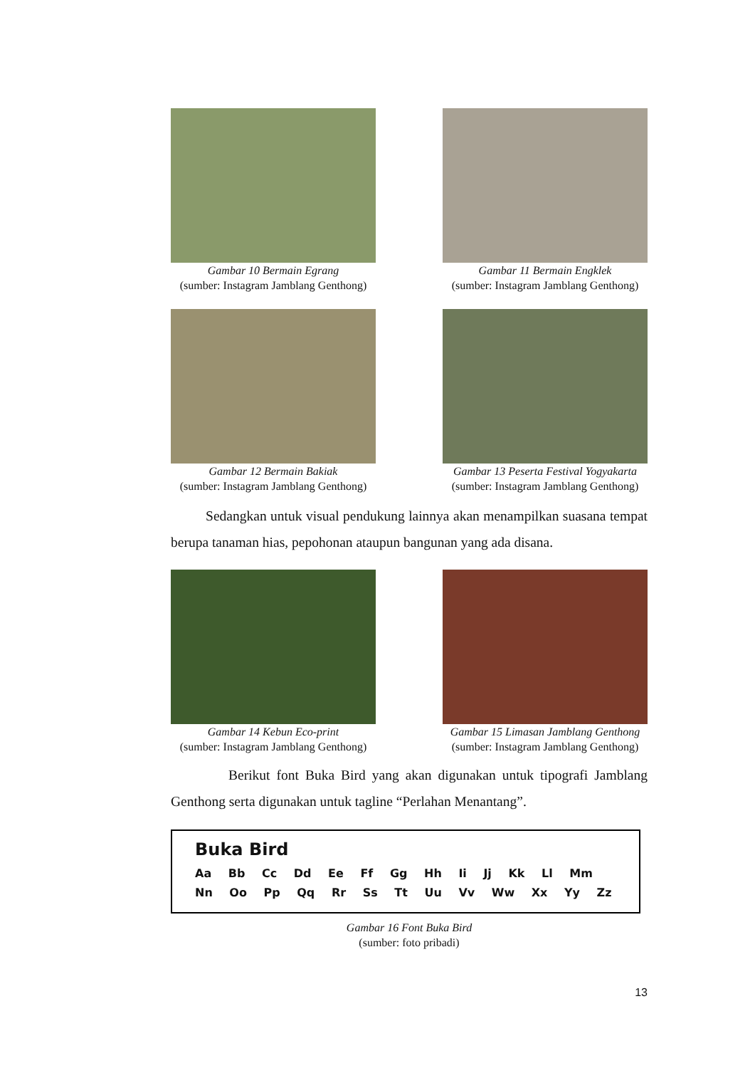Gambar 10 Bermain Egrang
(sumber: Instagram Jamblang Genthong)
Gambar 11 Bermain Engklek
(sumber: Instagram Jamblang Genthong)
Gambar 12 Bermain Bakiak
(sumber: Instagram Jamblang Genthong)
Gambar 13 Peserta Festival Yogyakarta
(sumber: Instagram Jamblang Genthong)
Sedangkan untuk visual pendukung lainnya akan menampilkan suasana tempat berupa tanaman hias, pepohonan ataupun bangunan yang ada disana.
Gambar 14 Kebun Eco-print
(sumber: Instagram Jamblang Genthong)
Gambar 15 Limasan Jamblang Genthong
(sumber: Instagram Jamblang Genthong)
Berikut font Buka Bird yang akan digunakan untuk tipografi Jamblang Genthong serta digunakan untuk tagline “Perlahan Menantang”.
Buka Bird
Aa Bb Cc Dd Ee Ff Gg Hh Ii Jj Kk Ll Mm
Nn Oo Pp Qq Rr Ss Tt Uu Vv Ww Xx Yy Zz
Gambar 16 Font Buka Bird
(sumber: foto pribadi)
13